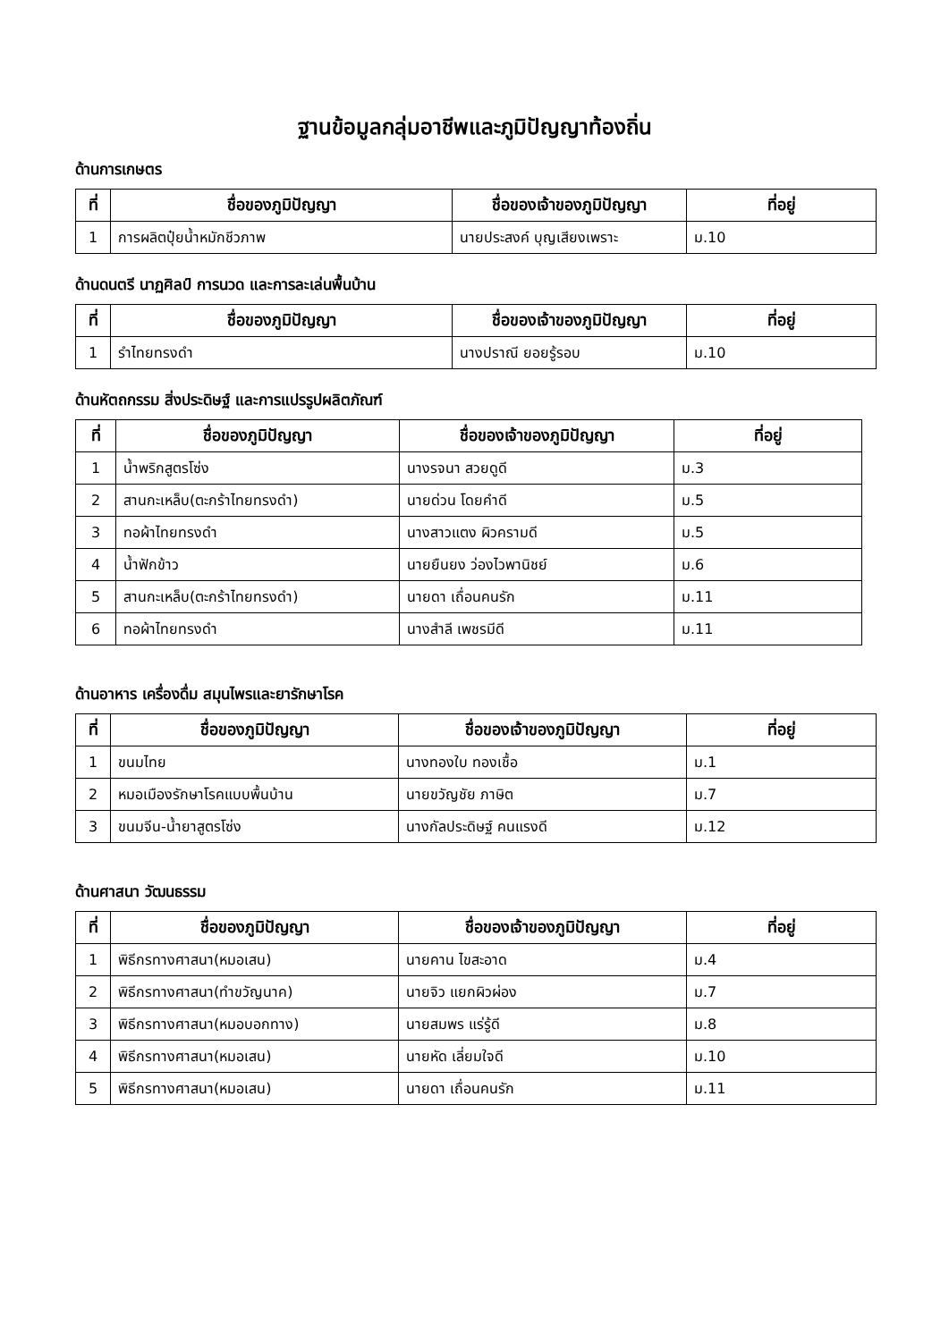ฐานข้อมูลกลุ่มอาชีพและภูมิปัญญาท้องถิ่น
ด้านการเกษตร
| ที่ | ชื่อของภูมิปัญญา | ชื่อของเจ้าของภูมิปัญญา | ที่อยู่ |
| --- | --- | --- | --- |
| 1 | การผลิตปุ๋ยน้ำหมักชีวภาพ | นายประสงค์ บุญเสียงเพราะ | ม.10 |
ด้านดนตรี นาฏศิลป์ การนวด และการละเล่นพื้นบ้าน
| ที่ | ชื่อของภูมิปัญญา | ชื่อของเจ้าของภูมิปัญญา | ที่อยู่ |
| --- | --- | --- | --- |
| 1 | รำไทยทรงดำ | นางปราณี ยอยรู้รอบ | ม.10 |
ด้านหัตถกรรม สิ่งประดิษฐ์ และการแปรรูปผลิตภัณฑ์
| ที่ | ชื่อของภูมิปัญญา | ชื่อของเจ้าของภูมิปัญญา | ที่อยู่ |
| --- | --- | --- | --- |
| 1 | น้ำพริกสูตรโซ่ง | นางรจนา สวยดูดี | ม.3 |
| 2 | สานกะเหล็บ(ตะกร้าไทยทรงดำ) | นายด่วน โดยคำดี | ม.5 |
| 3 | ทอผ้าไทยทรงดำ | นางสาวแตง ผิวครามดี | ม.5 |
| 4 | น้ำฟักข้าว | นายยืนยง ว่องไวพานิชย์ | ม.6 |
| 5 | สานกะเหล็บ(ตะกร้าไทยทรงดำ) | นายดา เถื่อนคนรัก | ม.11 |
| 6 | ทอผ้าไทยทรงดำ | นางสำลี เพชรมีดี | ม.11 |
ด้านอาหาร เครื่องดื่ม สมุนไพรและยารักษาโรค
| ที่ | ชื่อของภูมิปัญญา | ชื่อของเจ้าของภูมิปัญญา | ที่อยู่ |
| --- | --- | --- | --- |
| 1 | ขนมไทย | นางทองใบ ทองเชื้อ | ม.1 |
| 2 | หมอเมืองรักษาโรคแบบพื้นบ้าน | นายขวัญชัย ภาษิต | ม.7 |
| 3 | ขนมจีน-น้ำยาสูตรโซ่ง | นางกัลประดิษฐ์ คนแรงดี | ม.12 |
ด้านศาสนา วัฒนธรรม
| ที่ | ชื่อของภูมิปัญญา | ชื่อของเจ้าของภูมิปัญญา | ที่อยู่ |
| --- | --- | --- | --- |
| 1 | พิธีกรทางศาสนา(หมอเสน) | นายคาน ไขสะอาด | ม.4 |
| 2 | พิธีกรทางศาสนา(ทำขวัญนาค) | นายจิว แยกผิวผ่อง | ม.7 |
| 3 | พิธีกรทางศาสนา(หมอบอกทาง) | นายสมพร แร่รู้ดี | ม.8 |
| 4 | พิธีกรทางศาสนา(หมอเสน) | นายหัด เลี่ยมใจดี | ม.10 |
| 5 | พิธีกรทางศาสนา(หมอเสน) | นายดา เถื่อนคนรัก | ม.11 |